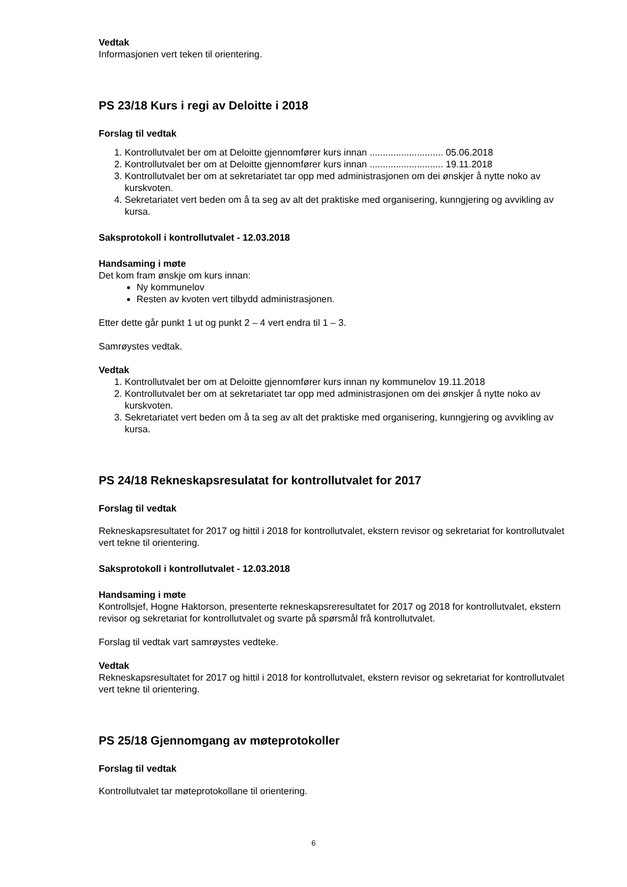Vedtak
Informasjonen vert teken til orientering.
PS 23/18 Kurs i regi av Deloitte i 2018
Forslag til vedtak
1. Kontrollutvalet ber om at Deloitte gjennomfører kurs innan ............................ 05.06.2018
2. Kontrollutvalet ber om at Deloitte gjennomfører kurs innan ............................ 19.11.2018
3. Kontrollutvalet ber om at sekretariatet tar opp med administrasjonen om dei ønskjer å nytte noko av kurskvoten.
4. Sekretariatet vert beden om å ta seg av alt det praktiske med organisering, kunngjering og avvikling av kursa.
Saksprotokoll i kontrollutvalet - 12.03.2018
Handsaming i møte
Det kom fram ønskje om kurs innan:
Ny kommunelov
Resten av kvoten vert tilbydd administrasjonen.
Etter dette går punkt 1 ut og punkt 2 – 4 vert endra til 1 – 3.
Samrøystes vedtak.
Vedtak
1. Kontrollutvalet ber om at Deloitte gjennomfører kurs innan ny kommunelov 19.11.2018
2. Kontrollutvalet ber om at sekretariatet tar opp med administrasjonen om dei ønskjer å nytte noko av kurskvoten.
3. Sekretariatet vert beden om å ta seg av alt det praktiske med organisering, kunngjering og avvikling av kursa.
PS 24/18 Rekneskapsresulatat for kontrollutvalet for 2017
Forslag til vedtak
Rekneskapsresultatet for 2017 og hittil i 2018 for kontrollutvalet, ekstern revisor og sekretariat for kontrollutvalet vert tekne til orientering.
Saksprotokoll i kontrollutvalet - 12.03.2018
Handsaming i møte
Kontrollsjef, Hogne Haktorson, presenterte rekneskapsreresultatet for 2017 og 2018 for kontrollutvalet, ekstern revisor og sekretariat for kontrollutvalet og svarte på spørsmål frå kontrollutvalet.
Forslag til vedtak vart samrøystes vedteke.
Vedtak
Rekneskapsresultatet for 2017 og hittil i 2018 for kontrollutvalet, ekstern revisor og sekretariat for kontrollutvalet vert tekne til orientering.
PS 25/18 Gjennomgang av møteprotokoller
Forslag til vedtak
Kontrollutvalet tar møteprotokollane til orientering.
6